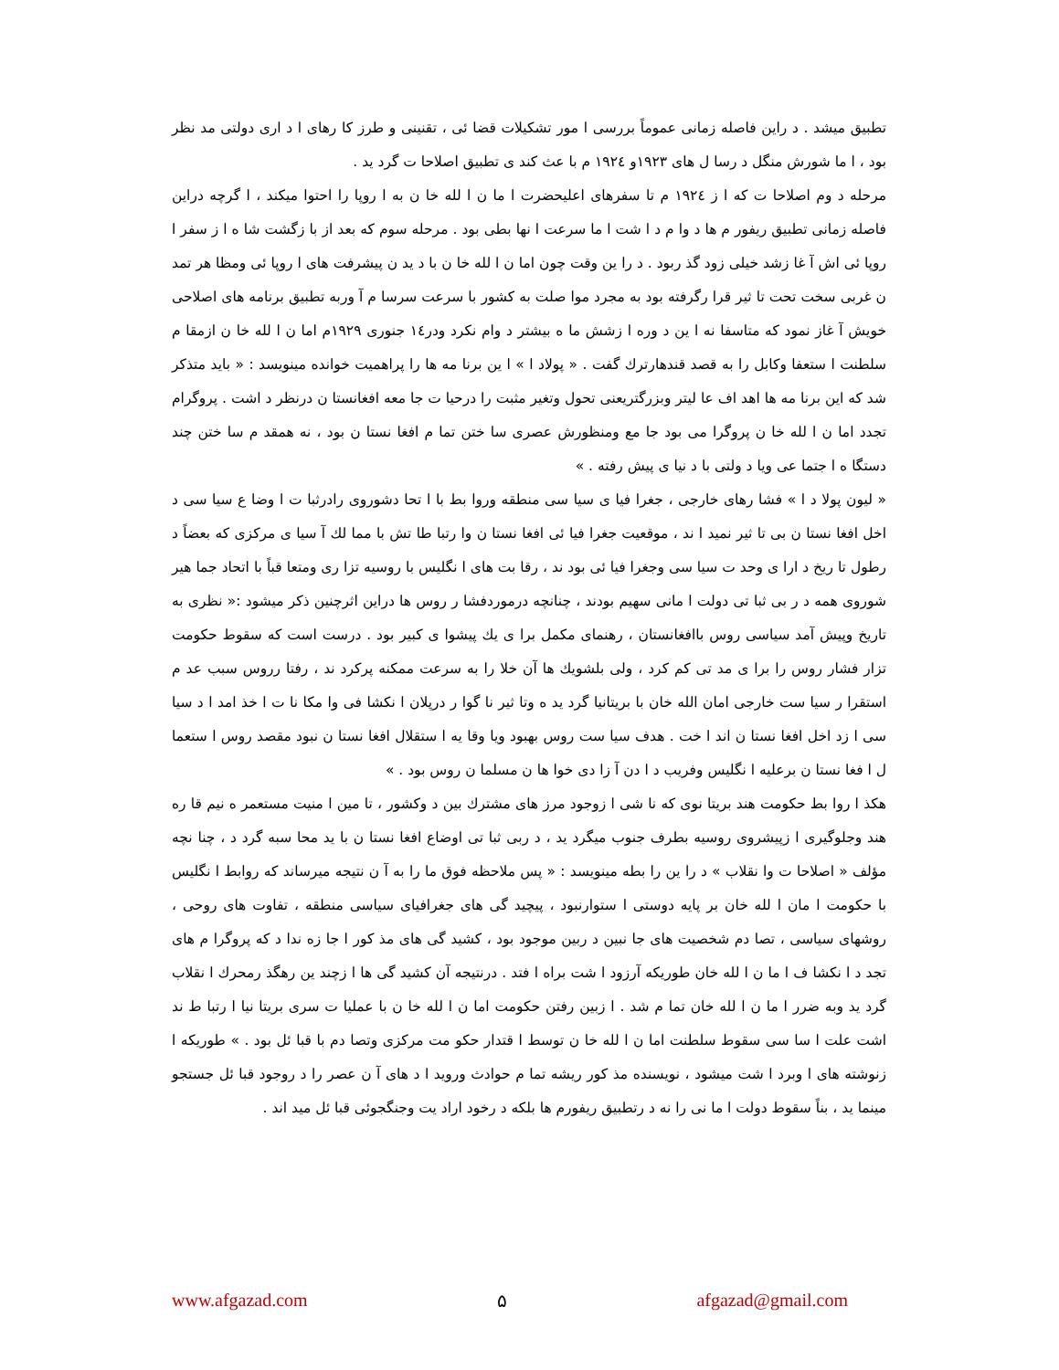تطبیق میشد . د راین فاصله زمانی عموماً بررسی ا مور تشکیلات قضا ئی ، تقنینی و طرز کا رهای ا د اری دولتی مد نظر بود ، ا ما شورش منگل د رسا ل های ۱۹۲۳و ۱۹۲٤ م با عث کند ی تطبیق اصلاحا ت گرد ید .
مرحله د وم اصلاحا ت که ا ز ۱۹۲٤ م تا سفرهای اعلیحضرت ا ما ن ا لله خا ن به ا روپا را احتوا میکند ، ا گرچه دراین فاصله زمانی تطبیق ریفور م ها د وا م د ا شت ا ما سرعت ا نها بطی بود . مرحله سوم که بعد از با زگشت شا ه ا ز سفر ا روپا ئی اش آ غا زشد خیلی زود گذ ربود . د را ین وقت چون اما ن ا لله خا ن با د ید ن پیشرفت های ا روپا ئی ومظا هر تمد ن غربی سخت تحت تا ثیر قرا رگرفته بود به مجرد موا صلت به کشور با سرعت سرسا م آ وربه تطبیق برنامه های اصلاحی خویش آ غاز نمود که متاسفا نه ا ین د وره ا زشش ما ه بیشتر د وام نکرد ودر۱٤ جنوری ۱۹۲۹م اما ن ا لله خا ن ازمقا م سلطنت ا ستعفا وکابل را به قصد قندهارترك گفت . « پولاد ا » ا ین برنا مه ها را پراهمیت خوانده مینویسد : « باید متذکر شد که این برنا مه ها اهد اف عا لیتر وبزرگتریعنی تحول وتغیر مثبت را درحیا ت جا معه افغانستا ن درنظر د اشت . پروگرام تجدد اما ن ا لله خا ن پروگرا می بود جا مع ومنظورش عصری سا ختن تما م افغا نستا ن بود ، نه همقد م سا ختن چند دستگا ه ا جتما عی ویا د ولتی با د نیا ی پیش رفته . »
« لیون پولا د ا » فشا رهای خارجی ، جغرا فیا ی سیا سی منطقه وروا بط با ا تحا دشوروی رادرثبا ت ا وضا ع سیا سی د اخل افغا نستا ن بی تا ثیر نمید ا ند ، موقعیت جغرا فیا ئی افغا نستا ن وا رتبا طا تش با مما لك آ سیا ی مرکزی که بعضاً د رطول تا ریخ د ارا ی وحد ت سیا سی وجغرا فیا ئی بود ند ، رقا بت های ا نگلیس با روسیه تزا ری ومتعا قباً با اتحاد جما هیر شوروی همه د ر بی ثبا تی دولت ا مانی سهیم بودند ، چنانچه درموردفشا ر روس ها دراین اثرچنین ذکر میشود :« نظری به تاریخ وپیش آمد سیاسی روس باافغانستان ، رهنمای مکمل برا ی يك پیشوا ی کبیر بود . درست است که سقوط حکومت تزار فشار روس را برا ی مد تی کم کرد ، ولی بلشویك ها آن خلا را به سرعت ممکنه پرکرد ند ، رفتا رروس سبب عد م استقرا ر سیا ست خارجی امان الله خان با بریتانیا گرد ید ه وتا ثیر نا گوا ر درپلان ا نکشا فی وا مکا نا ت ا خذ امد ا د سیا سی ا زد اخل افغا نستا ن اند ا خت . هدف سیا ست روس بهبود ویا وقا یه ا ستقلال افغا نستا ن نبود مقصد روس ا ستعما ل ا فغا نستا ن برعلیه ا نگلیس وفریب د ا دن آ زا دی خوا ها ن مسلما ن روس بود . »
هکذ ا روا بط حکومت هند بریتا نوی که نا شی ا زوجود مرز های مشترك بین د وکشور ، تا مین ا منیت مستعمر ه نیم قا ره هند وجلوگیری ا زپیشروی روسیه بطرف جنوب میگرد ید ، د ربی ثبا تی اوضاع افغا نستا ن با ید محا سبه گرد د ، چنا نچه مؤلف « اصلاحا ت وا نقلاب » د را ین را بطه مینویسد : « پس ملاحظه فوق ما را به آ ن نتیجه میرساند که روابط ا نگلیس با حکومت ا مان ا لله خان بر پایه دوستی ا ستوارنبود ، پیچید گی های جغرافیای سیاسی منطقه ، تفاوت های روحی ، روشهای سیاسی ، تصا دم شخصیت های جا نبین د ربین موجود بود ، کشید گی های مذ کور ا جا زه ندا د که پروگرا م های تجد د ا نکشا ف ا ما ن ا لله خان طوریکه آرزود ا شت براه ا فتد . درنتیجه آن کشید گی ها ا زچند ین رهگذ رمحرك ا نقلاب گرد ید وبه ضرر ا ما ن ا لله خان تما م شد . ا زبین رفتن حکومت اما ن ا لله خا ن با عملیا ت سری بریتا نیا ا رتبا ط ند اشت علت ا سا سی سقوط سلطنت اما ن ا لله خا ن توسط ا قتدار حکو مت مرکزی وتصا دم با قبا ئل بود . » طوریکه ا زنوشته های ا وبرد ا شت میشود ، نویسنده مذ کور ریشه تما م حوادث وروید ا د های آ ن عصر را د روجود قبا ئل جستجو مینما ید ، بناً سقوط دولت ا ما نی را نه د رتطبیق ریفورم ها بلکه د رخود اراد یت وجنگجوئی قبا ئل مید اند .
www.afgazad.com ۵ afgazad@gmail.com